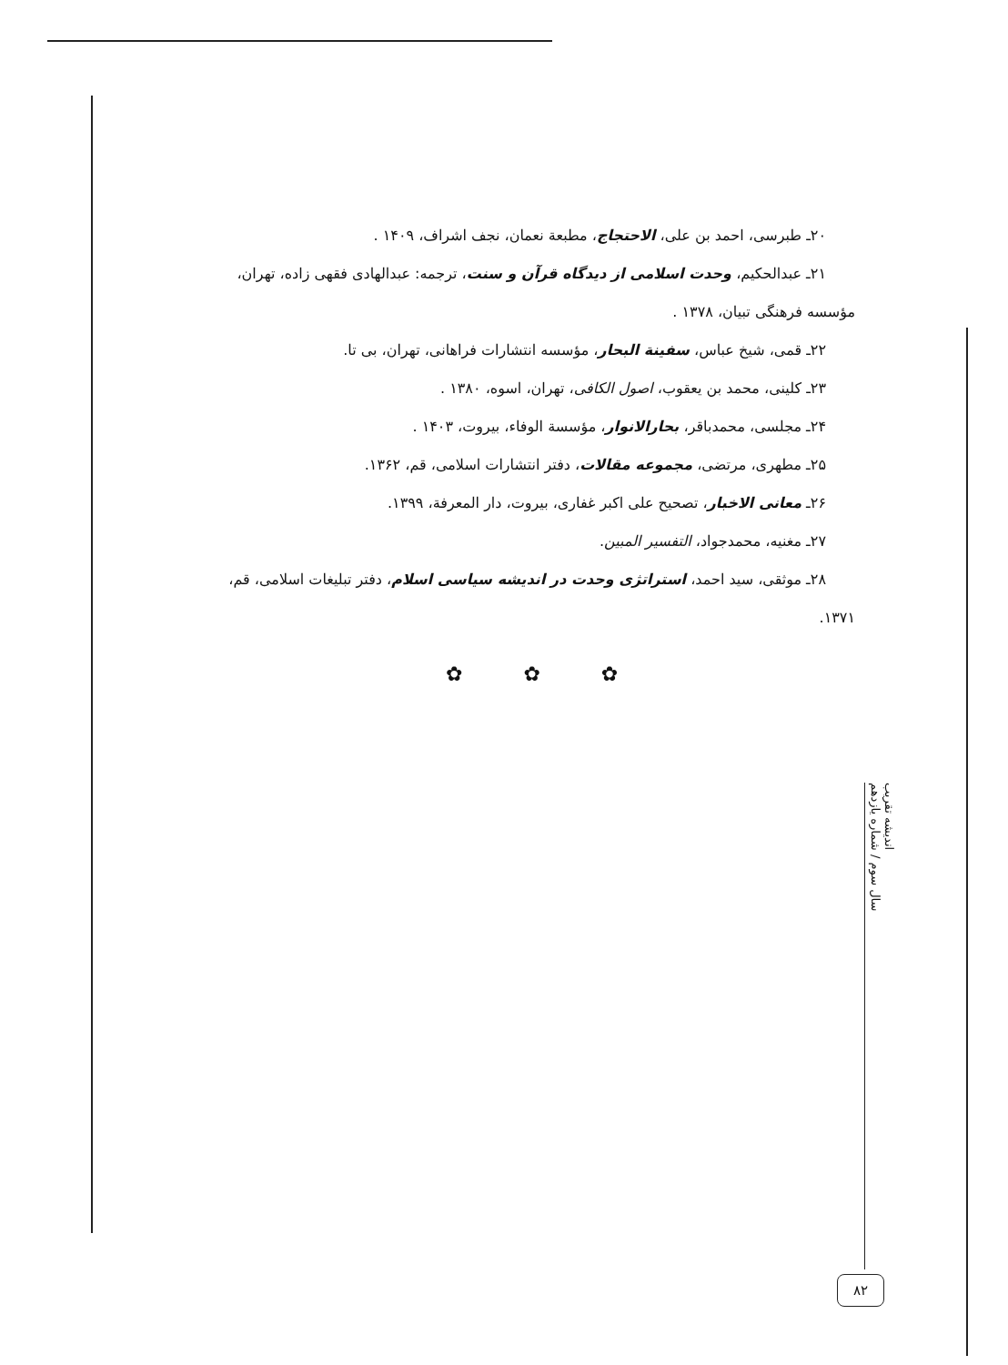۲۰ـ طبرسی، احمد بن علی، الاحتجاج، مطبعة نعمان، نجف اشراف، ۱۴۰۹ .
۲۱ـ عبدالحکیم، وحدت اسلامی از دیدگاه قرآن و سنت، ترجمه: عبدالهادی فقهی زاده، تهران،
مؤسسه فرهنگی تبیان، ۱۳۷۸ .
۲۲ـ قمی، شیخ عباس، سفینة البحار، مؤسسه انتشارات فراهانی، تهران، بی تا.
۲۳ـ کلینی، محمد بن یعقوب، اصول الکافی، تهران، اسوه، ۱۳۸۰ .
۲۴ـ مجلسی، محمدباقر، بحارالانوار، مؤسسة الوفاء، بیروت، ۱۴۰۳ .
۲۵ـ مطهری، مرتضی، مجموعه مقالات، دفتر انتشارات اسلامی، قم، ۱۳۶۲.
۲۶ـ معانی الاخبار، تصحیح علی اکبر غفاری، بیروت، دار المعرفة، ۱۳۹۹.
۲۷ـ مغنیه، محمدجواد، التفسیر المبین.
۲۸ـ موثقی، سید احمد، استراتژی وحدت در اندیشه سیاسی اسلام، دفتر تبلیغات اسلامی، قم،
۱۳۷۱.
✿ ✿ ✿
اندیشه تقریب
سال سوم / شماره یازدهم
۸۲